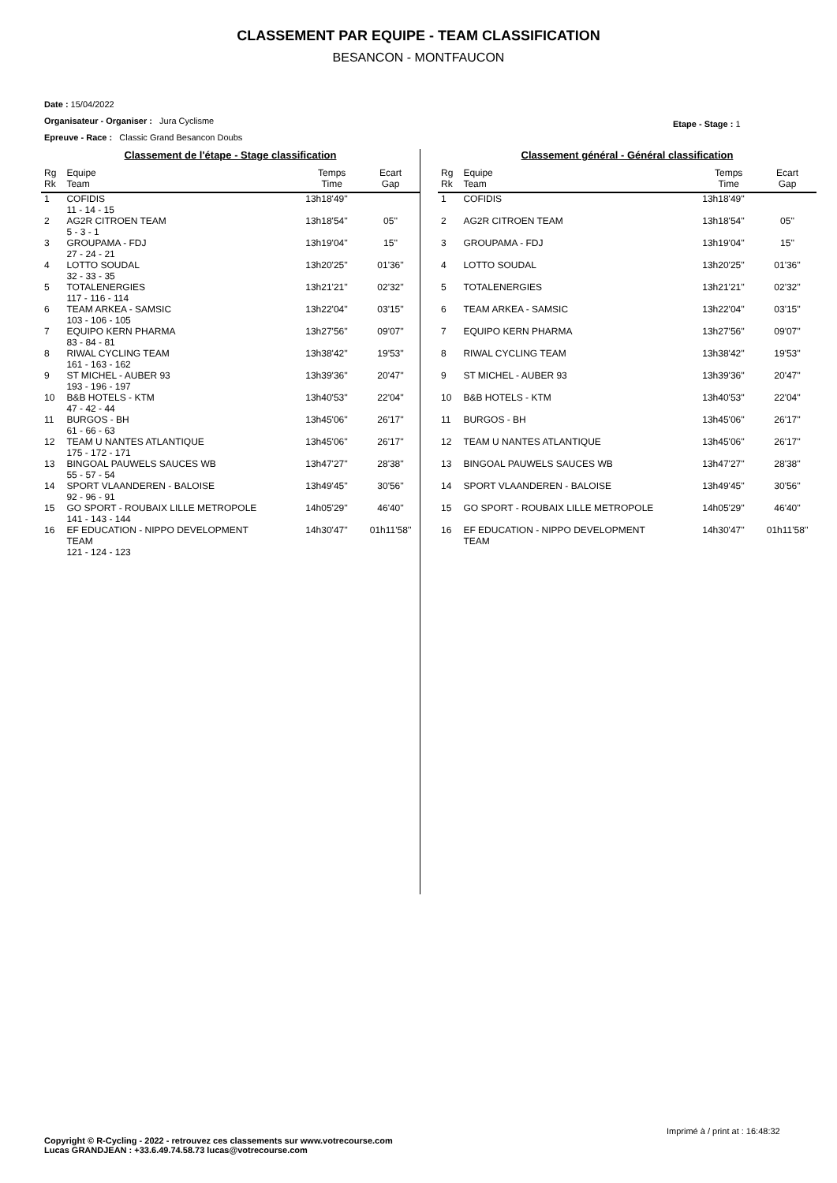CLASSEMENT PAR EQUIPE - TEAM CLASSIFICATION
BESANCON - MONTFAUCON
Date : 15/04/2022
Organisateur - Organiser : Jura Cyclisme
Epreuve - Race : Classic Grand Besancon Doubs
Etape - Stage : 1
Classement de l'étape - Stage classification
| Rg Rk | Equipe Team | Temps Time | Ecart Gap |
| --- | --- | --- | --- |
| 1 | COFIDIS 11 - 14 - 15 | 13h18'49'' | |
| 2 | AG2R CITROEN TEAM 5 - 3 - 1 | 13h18'54'' | 05'' |
| 3 | GROUPAMA - FDJ 27 - 24 - 21 | 13h19'04'' | 15'' |
| 4 | LOTTO SOUDAL 32 - 33 - 35 | 13h20'25'' | 01'36'' |
| 5 | TOTALENERGIES 117 - 116 - 114 | 13h21'21'' | 02'32'' |
| 6 | TEAM ARKEA - SAMSIC 103 - 106 - 105 | 13h22'04'' | 03'15'' |
| 7 | EQUIPO KERN PHARMA 83 - 84 - 81 | 13h27'56'' | 09'07'' |
| 8 | RIWAL CYCLING TEAM 161 - 163 - 162 | 13h38'42'' | 19'53'' |
| 9 | ST MICHEL - AUBER 93 193 - 196 - 197 | 13h39'36'' | 20'47'' |
| 10 | B&B HOTELS - KTM 47 - 42 - 44 | 13h40'53'' | 22'04'' |
| 11 | BURGOS - BH 61 - 66 - 63 | 13h45'06'' | 26'17'' |
| 12 | TEAM U NANTES ATLANTIQUE 175 - 172 - 171 | 13h45'06'' | 26'17'' |
| 13 | BINGOAL PAUWELS SAUCES WB 55 - 57 - 54 | 13h47'27'' | 28'38'' |
| 14 | SPORT VLAANDEREN - BALOISE 92 - 96 - 91 | 13h49'45'' | 30'56'' |
| 15 | GO SPORT - ROUBAIX LILLE METROPOLE 141 - 143 - 144 | 14h05'29'' | 46'40'' |
| 16 | EF EDUCATION - NIPPO DEVELOPMENT TEAM 121 - 124 - 123 | 14h30'47'' | 01h11'58'' |
Classement général - Général classification
| Rg Rk | Equipe Team | Temps Time | Ecart Gap |
| --- | --- | --- | --- |
| 1 | COFIDIS | 13h18'49'' | |
| 2 | AG2R CITROEN TEAM | 13h18'54'' | 05'' |
| 3 | GROUPAMA - FDJ | 13h19'04'' | 15'' |
| 4 | LOTTO SOUDAL | 13h20'25'' | 01'36'' |
| 5 | TOTALENERGIES | 13h21'21'' | 02'32'' |
| 6 | TEAM ARKEA - SAMSIC | 13h22'04'' | 03'15'' |
| 7 | EQUIPO KERN PHARMA | 13h27'56'' | 09'07'' |
| 8 | RIWAL CYCLING TEAM | 13h38'42'' | 19'53'' |
| 9 | ST MICHEL - AUBER 93 | 13h39'36'' | 20'47'' |
| 10 | B&B HOTELS - KTM | 13h40'53'' | 22'04'' |
| 11 | BURGOS - BH | 13h45'06'' | 26'17'' |
| 12 | TEAM U NANTES ATLANTIQUE | 13h45'06'' | 26'17'' |
| 13 | BINGOAL PAUWELS SAUCES WB | 13h47'27'' | 28'38'' |
| 14 | SPORT VLAANDEREN - BALOISE | 13h49'45'' | 30'56'' |
| 15 | GO SPORT - ROUBAIX LILLE METROPOLE | 14h05'29'' | 46'40'' |
| 16 | EF EDUCATION - NIPPO DEVELOPMENT TEAM | 14h30'47'' | 01h11'58'' |
Imprimé à / print at : 16:48:32
Copyright © R-Cycling - 2022 - retrouvez ces classements sur www.votrecourse.com
Lucas GRANDJEAN : +33.6.49.74.58.73 lucas@votrecourse.com